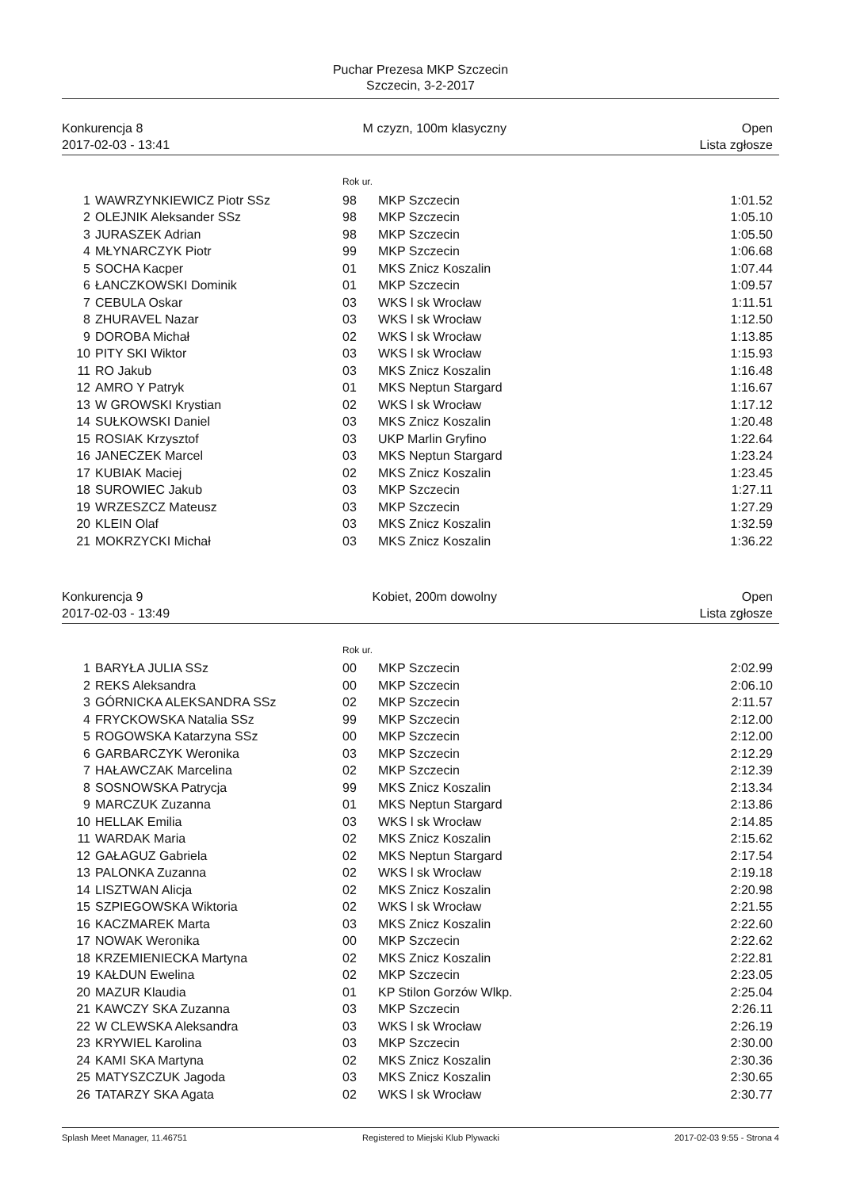Puchar Prezesa MKP Szczecin
Szczecin, 3-2-2017
Konkurencja 8
2017-02-03 - 13:41
M czyzn, 100m klasyczny Open
Lista zgłosze
Rok ur.
| 1 | WAWRZYNKIEWICZ Piotr SSz | 98 | MKP Szczecin | 1:01.52 |
| 2 | OLEJNIK Aleksander SSz | 98 | MKP Szczecin | 1:05.10 |
| 3 | JURASZEK Adrian | 98 | MKP Szczecin | 1:05.50 |
| 4 | MŁYNARCZYK Piotr | 99 | MKP Szczecin | 1:06.68 |
| 5 | SOCHA Kacper | 01 | MKS Znicz Koszalin | 1:07.44 |
| 6 | ŁANCZKOWSKI Dominik | 01 | MKP Szczecin | 1:09.57 |
| 7 | CEBULA Oskar | 03 | WKS l sk Wrocław | 1:11.51 |
| 8 | ZHURAVEL Nazar | 03 | WKS l sk Wrocław | 1:12.50 |
| 9 | DOROBA Michał | 02 | WKS l sk Wrocław | 1:13.85 |
| 10 | PITY SKI Wiktor | 03 | WKS l sk Wrocław | 1:15.93 |
| 11 | RO Jakub | 03 | MKS Znicz Koszalin | 1:16.48 |
| 12 | AMRO Y Patryk | 01 | MKS Neptun Stargard | 1:16.67 |
| 13 | W GROWSKI Krystian | 02 | WKS l sk Wrocław | 1:17.12 |
| 14 | SUŁKOWSKI Daniel | 03 | MKS Znicz Koszalin | 1:20.48 |
| 15 | ROSIAK Krzysztof | 03 | UKP Marlin Gryfino | 1:22.64 |
| 16 | JANECZEK Marcel | 03 | MKS Neptun Stargard | 1:23.24 |
| 17 | KUBIAK Maciej | 02 | MKS Znicz Koszalin | 1:23.45 |
| 18 | SUROWIEC Jakub | 03 | MKP Szczecin | 1:27.11 |
| 19 | WRZESZCZ Mateusz | 03 | MKP Szczecin | 1:27.29 |
| 20 | KLEIN Olaf | 03 | MKS Znicz Koszalin | 1:32.59 |
| 21 | MOKRZYCKI Michał | 03 | MKS Znicz Koszalin | 1:36.22 |
Konkurencja 9
2017-02-03 - 13:49
Kobiet, 200m dowolny Open
Lista zgłosze
Rok ur.
| 1 | BARYŁA JULIA SSz | 00 | MKP Szczecin | 2:02.99 |
| 2 | REKS Aleksandra | 00 | MKP Szczecin | 2:06.10 |
| 3 | GÓRNICKA ALEKSANDRA SSz | 02 | MKP Szczecin | 2:11.57 |
| 4 | FRYCKOWSKA Natalia SSz | 99 | MKP Szczecin | 2:12.00 |
| 5 | ROGOWSKA Katarzyna SSz | 00 | MKP Szczecin | 2:12.00 |
| 6 | GARBARCZYK Weronika | 03 | MKP Szczecin | 2:12.29 |
| 7 | HAŁAWCZAK Marcelina | 02 | MKP Szczecin | 2:12.39 |
| 8 | SOSNOWSKA Patrycja | 99 | MKS Znicz Koszalin | 2:13.34 |
| 9 | MARCZUK Zuzanna | 01 | MKS Neptun Stargard | 2:13.86 |
| 10 | HELLAK Emilia | 03 | WKS l sk Wrocław | 2:14.85 |
| 11 | WARDAK Maria | 02 | MKS Znicz Koszalin | 2:15.62 |
| 12 | GAŁAGUZ Gabriela | 02 | MKS Neptun Stargard | 2:17.54 |
| 13 | PALONKA Zuzanna | 02 | WKS l sk Wrocław | 2:19.18 |
| 14 | LISZTWAN Alicja | 02 | MKS Znicz Koszalin | 2:20.98 |
| 15 | SZPIEGOWSKA Wiktoria | 02 | WKS l sk Wrocław | 2:21.55 |
| 16 | KACZMAREK Marta | 03 | MKS Znicz Koszalin | 2:22.60 |
| 17 | NOWAK Weronika | 00 | MKP Szczecin | 2:22.62 |
| 18 | KRZEMIENIECKA Martyna | 02 | MKS Znicz Koszalin | 2:22.81 |
| 19 | KAŁDUN Ewelina | 02 | MKP Szczecin | 2:23.05 |
| 20 | MAZUR Klaudia | 01 | KP Stilon Gorzów Wlkp. | 2:25.04 |
| 21 | KAWCZY SKA Zuzanna | 03 | MKP Szczecin | 2:26.11 |
| 22 | W CLEWSKA Aleksandra | 03 | WKS l sk Wrocław | 2:26.19 |
| 23 | KRYWIEL Karolina | 03 | MKP Szczecin | 2:30.00 |
| 24 | KAMI SKA Martyna | 02 | MKS Znicz Koszalin | 2:30.36 |
| 25 | MATYSZCZUK Jagoda | 03 | MKS Znicz Koszalin | 2:30.65 |
| 26 | TATARZY SKA Agata | 02 | WKS l sk Wrocław | 2:30.77 |
Splash Meet Manager, 11.46751 Registered to Miejski Klub Plywacki
2017-02-03 9:55 - Strona 4